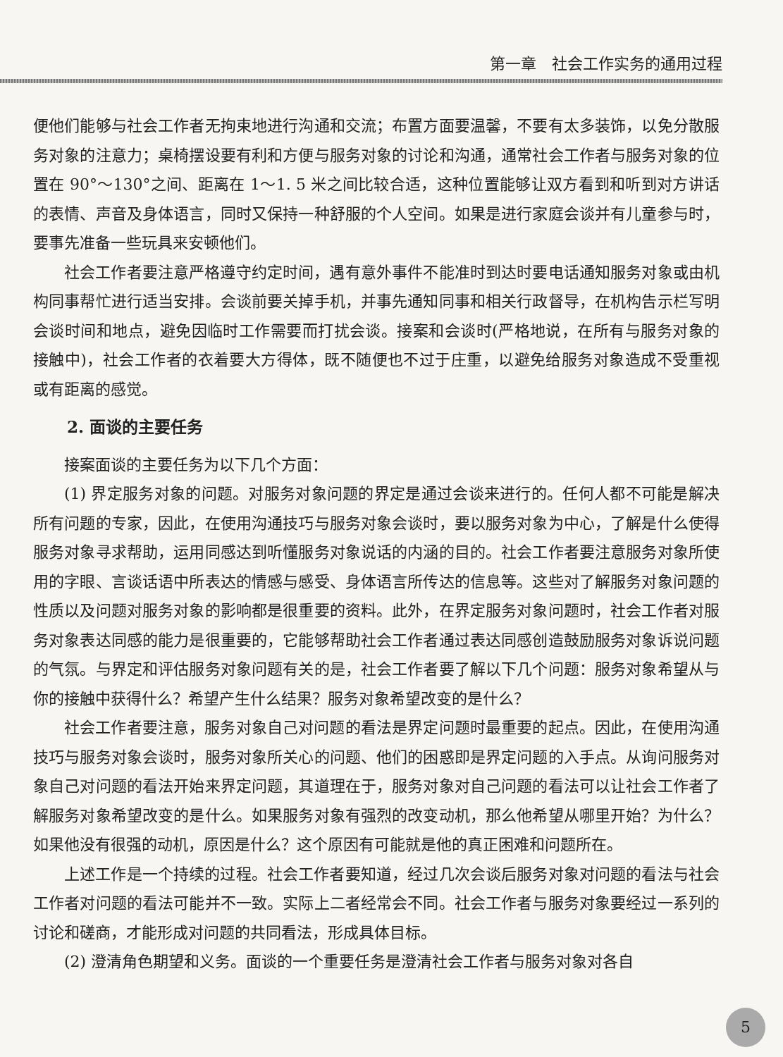第一章　社会工作实务的通用过程
便他们能够与社会工作者无拘束地进行沟通和交流；布置方面要温馨，不要有太多装饰，以免分散服务对象的注意力；桌椅摆设要有利和方便与服务对象的讨论和沟通，通常社会工作者与服务对象的位置在 90°～130°之间、距离在 1～1. 5 米之间比较合适，这种位置能够让双方看到和听到对方讲话的表情、声音及身体语言，同时又保持一种舒服的个人空间。如果是进行家庭会谈并有儿童参与时，要事先准备一些玩具来安顿他们。
社会工作者要注意严格遵守约定时间，遇有意外事件不能准时到达时要电话通知服务对象或由机构同事帮忙进行适当安排。会谈前要关掉手机，并事先通知同事和相关行政督导，在机构告示栏写明会谈时间和地点，避免因临时工作需要而打扰会谈。接案和会谈时(严格地说，在所有与服务对象的接触中)，社会工作者的衣着要大方得体，既不随便也不过于庄重，以避免给服务对象造成不受重视或有距离的感觉。
2. 面谈的主要任务
接案面谈的主要任务为以下几个方面：
(1) 界定服务对象的问题。对服务对象问题的界定是通过会谈来进行的。任何人都不可能是解决所有问题的专家，因此，在使用沟通技巧与服务对象会谈时，要以服务对象为中心，了解是什么使得服务对象寻求帮助，运用同感达到听懂服务对象说话的内涵的目的。社会工作者要注意服务对象所使用的字眼、言谈话语中所表达的情感与感受、身体语言所传达的信息等。这些对了解服务对象问题的性质以及问题对服务对象的影响都是很重要的资料。此外，在界定服务对象问题时，社会工作者对服务对象表达同感的能力是很重要的，它能够帮助社会工作者通过表达同感创造鼓励服务对象诉说问题的气氛。与界定和评估服务对象问题有关的是，社会工作者要了解以下几个问题：服务对象希望从与你的接触中获得什么？希望产生什么结果？服务对象希望改变的是什么？
社会工作者要注意，服务对象自己对问题的看法是界定问题时最重要的起点。因此，在使用沟通技巧与服务对象会谈时，服务对象所关心的问题、他们的困惑即是界定问题的入手点。从询问服务对象自己对问题的看法开始来界定问题，其道理在于，服务对象对自己问题的看法可以让社会工作者了解服务对象希望改变的是什么。如果服务对象有强烈的改变动机，那么他希望从哪里开始？为什么？如果他没有很强的动机，原因是什么？这个原因有可能就是他的真正困难和问题所在。
上述工作是一个持续的过程。社会工作者要知道，经过几次会谈后服务对象对问题的看法与社会工作者对问题的看法可能并不一致。实际上二者经常会不同。社会工作者与服务对象要经过一系列的讨论和磋商，才能形成对问题的共同看法，形成具体目标。
(2) 澄清角色期望和义务。面谈的一个重要任务是澄清社会工作者与服务对象对各自
5